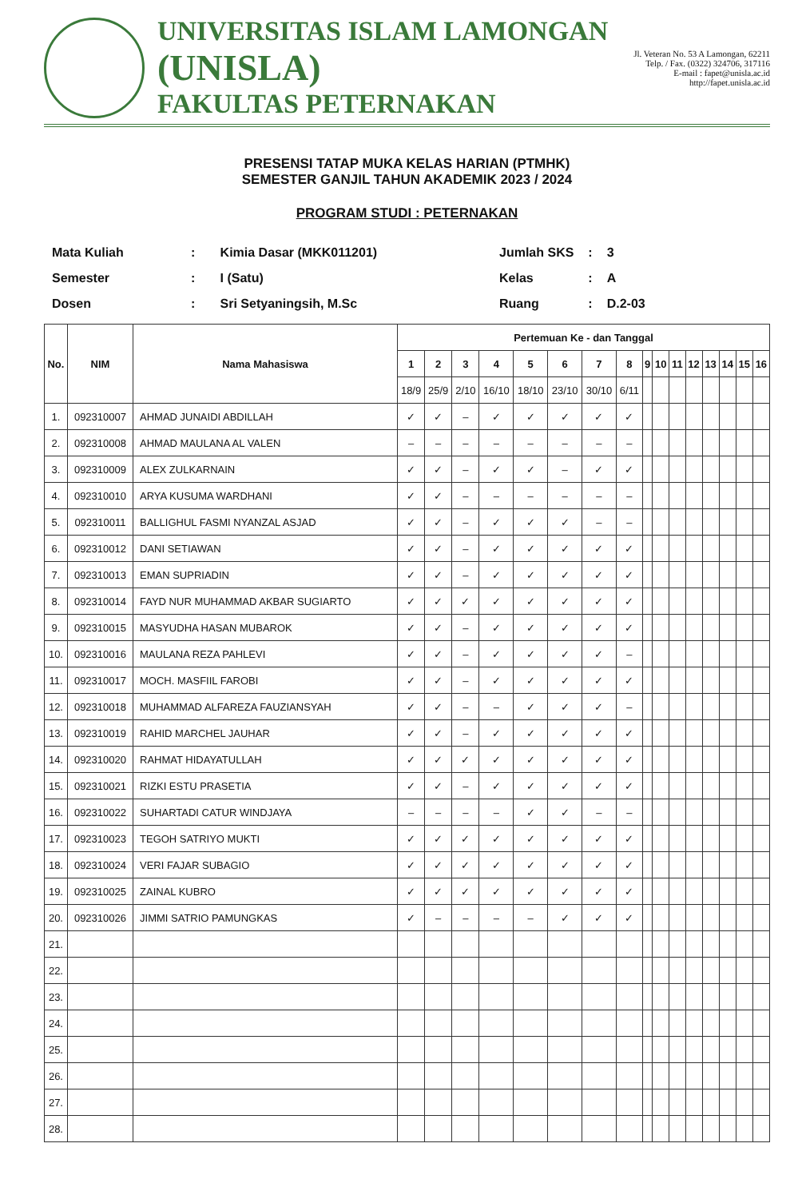UNIVERSITAS ISLAM LAMONGAN
(UNISLA)
FAKULTAS PETERNAKAN
Jl. Veteran No. 53 A Lamongan, 62211
Telp. / Fax. (0322) 324706, 317116
E-mail : fapet@unisla.ac.id
http://fapet.unisla.ac.id
PRESENSI TATAP MUKA KELAS HARIAN (PTMHK)
SEMESTER GANJIL TAHUN AKADEMIK 2023 / 2024
PROGRAM STUDI : PETERNAKAN
| Mata Kuliah | : | Kimia Dasar (MKK011201) |
| Semester | : | I (Satu) |
| Dosen | : | Sri Setyaningsih, M.Sc |
| Jumlah SKS | : | 3 |
| Kelas | : | A |
| Ruang | : | D.2-03 |
| No. | NIM | Nama Mahasiswa | Pertemuan Ke - dan Tanggal | | | | | | | | | | | | | | | |
| --- | --- | --- | --- | --- | --- | --- | --- | --- | --- | --- | --- | --- | --- | --- | --- | --- | --- | --- |
| | | | 1 | 2 | 3 | 4 | 5 | 6 | 7 | 8 | 9 | 10 | 11 | 12 | 13 | 14 | 15 | 16 |
| | | | 18/9 | 25/9 | 2/10 | 16/10 | 18/10 | 23/10 | 30/10 | 6/11 | | | | | | | | |
| 1. | 092310007 | AHMAD JUNAIDI ABDILLAH | ✓ | ✓ | – | ✓ | ✓ | ✓ | ✓ | ✓ | | | | | | | | |
| 2. | 092310008 | AHMAD MAULANA AL VALEN | – | – | – | – | – | – | – | – | | | | | | | | |
| 3. | 092310009 | ALEX ZULKARNAIN | ✓ | ✓ | – | ✓ | ✓ | – | ✓ | ✓ | | | | | | | | |
| 4. | 092310010 | ARYA KUSUMA WARDHANI | ✓ | ✓ | – | – | – | – | – | – | | | | | | | | |
| 5. | 092310011 | BALLIGHUL FASMI NYANZAL ASJAD | ✓ | ✓ | – | ✓ | ✓ | ✓ | – | – | | | | | | | | |
| 6. | 092310012 | DANI SETIAWAN | ✓ | ✓ | – | ✓ | ✓ | ✓ | ✓ | ✓ | | | | | | | | |
| 7. | 092310013 | EMAN SUPRIADIN | ✓ | ✓ | – | ✓ | ✓ | ✓ | ✓ | ✓ | | | | | | | | |
| 8. | 092310014 | FAYD NUR MUHAMMAD AKBAR SUGIARTO | ✓ | ✓ | ✓ | ✓ | ✓ | ✓ | ✓ | ✓ | | | | | | | | |
| 9. | 092310015 | MASYUDHA HASAN MUBAROK | ✓ | ✓ | – | ✓ | ✓ | ✓ | ✓ | ✓ | | | | | | | | |
| 10. | 092310016 | MAULANA REZA PAHLEVI | ✓ | ✓ | – | ✓ | ✓ | ✓ | ✓ | – | | | | | | | | |
| 11. | 092310017 | MOCH. MASFIIL FAROBI | ✓ | ✓ | – | ✓ | ✓ | ✓ | ✓ | ✓ | | | | | | | | |
| 12. | 092310018 | MUHAMMAD ALFAREZA FAUZIANSYAH | ✓ | ✓ | – | – | ✓ | ✓ | ✓ | – | | | | | | | | |
| 13. | 092310019 | RAHID MARCHEL JAUHAR | ✓ | ✓ | – | ✓ | ✓ | ✓ | ✓ | ✓ | | | | | | | | |
| 14. | 092310020 | RAHMAT HIDAYATULLAH | ✓ | ✓ | ✓ | ✓ | ✓ | ✓ | ✓ | ✓ | | | | | | | | |
| 15. | 092310021 | RIZKI ESTU PRASETIA | ✓ | ✓ | – | ✓ | ✓ | ✓ | ✓ | ✓ | | | | | | | | |
| 16. | 092310022 | SUHARTADI CATUR WINDJAYA | – | – | – | – | ✓ | ✓ | – | – | | | | | | | | |
| 17. | 092310023 | TEGOH SATRIYO MUKTI | ✓ | ✓ | ✓ | ✓ | ✓ | ✓ | ✓ | ✓ | | | | | | | | |
| 18. | 092310024 | VERI FAJAR SUBAGIO | ✓ | ✓ | ✓ | ✓ | ✓ | ✓ | ✓ | ✓ | | | | | | | | |
| 19. | 092310025 | ZAINAL KUBRO | ✓ | ✓ | ✓ | ✓ | ✓ | ✓ | ✓ | ✓ | | | | | | | | |
| 20. | 092310026 | JIMMI SATRIO PAMUNGKAS | ✓ | – | – | – | – | ✓ | ✓ | ✓ | | | | | | | | |
| 21. | | | | | | | | | | | | | | | | | | |
| 22. | | | | | | | | | | | | | | | | | | |
| 23. | | | | | | | | | | | | | | | | | | |
| 24. | | | | | | | | | | | | | | | | | | |
| 25. | | | | | | | | | | | | | | | | | | |
| 26. | | | | | | | | | | | | | | | | | | |
| 27. | | | | | | | | | | | | | | | | | | |
| 28. | | | | | | | | | | | | | | | | | | |